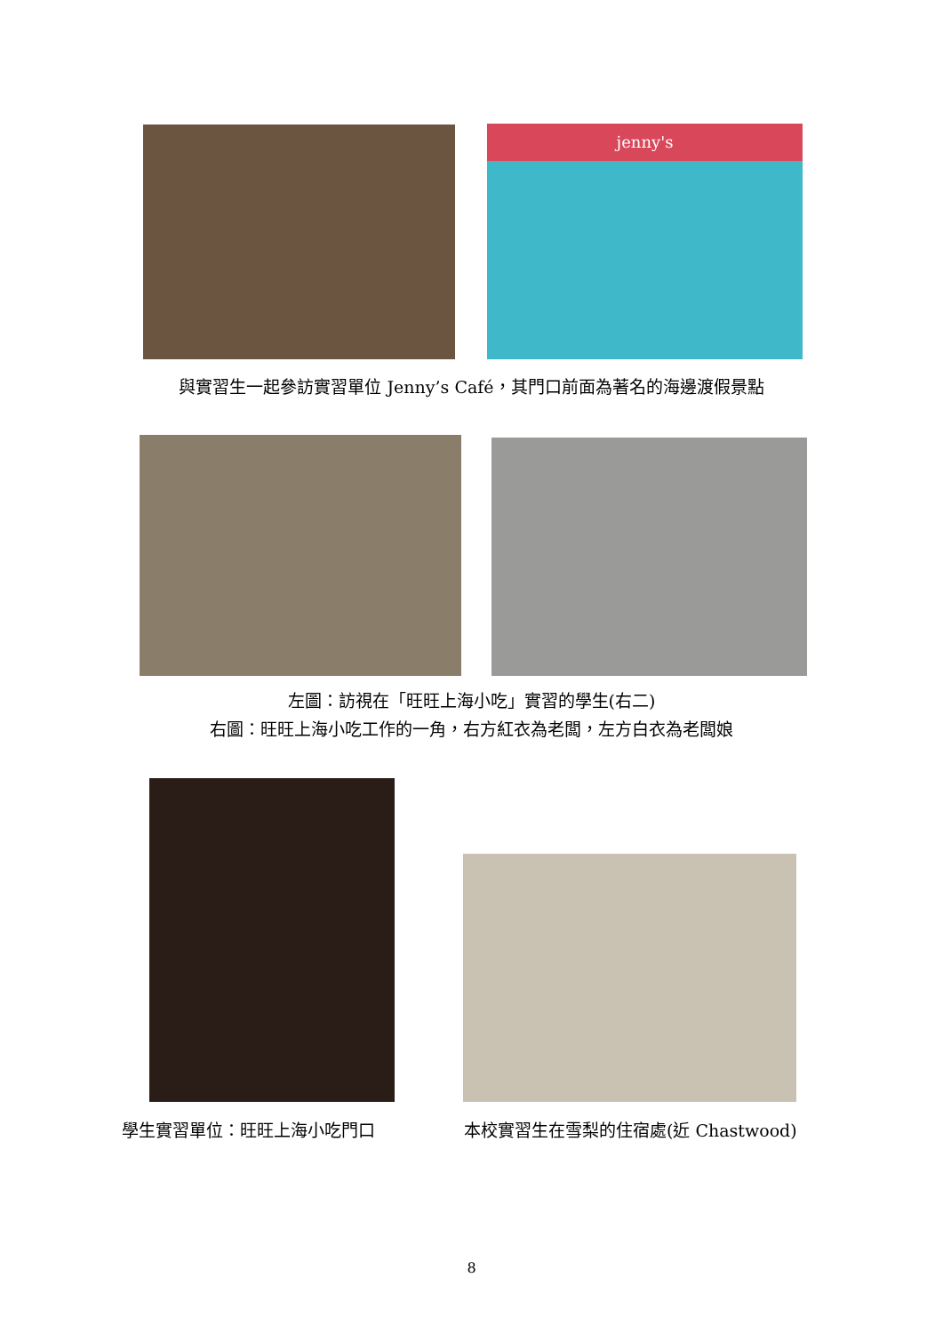jenny's
與實習生一起參訪實習單位 Jenny’s Café，其門口前面為著名的海邊渡假景點
左圖：訪視在「旺旺上海小吃」實習的學生(右二)
右圖：旺旺上海小吃工作的一角，右方紅衣為老闆，左方白衣為老闆娘
學生實習單位：旺旺上海小吃門口
本校實習生在雪梨的住宿處(近 Chastwood)
8